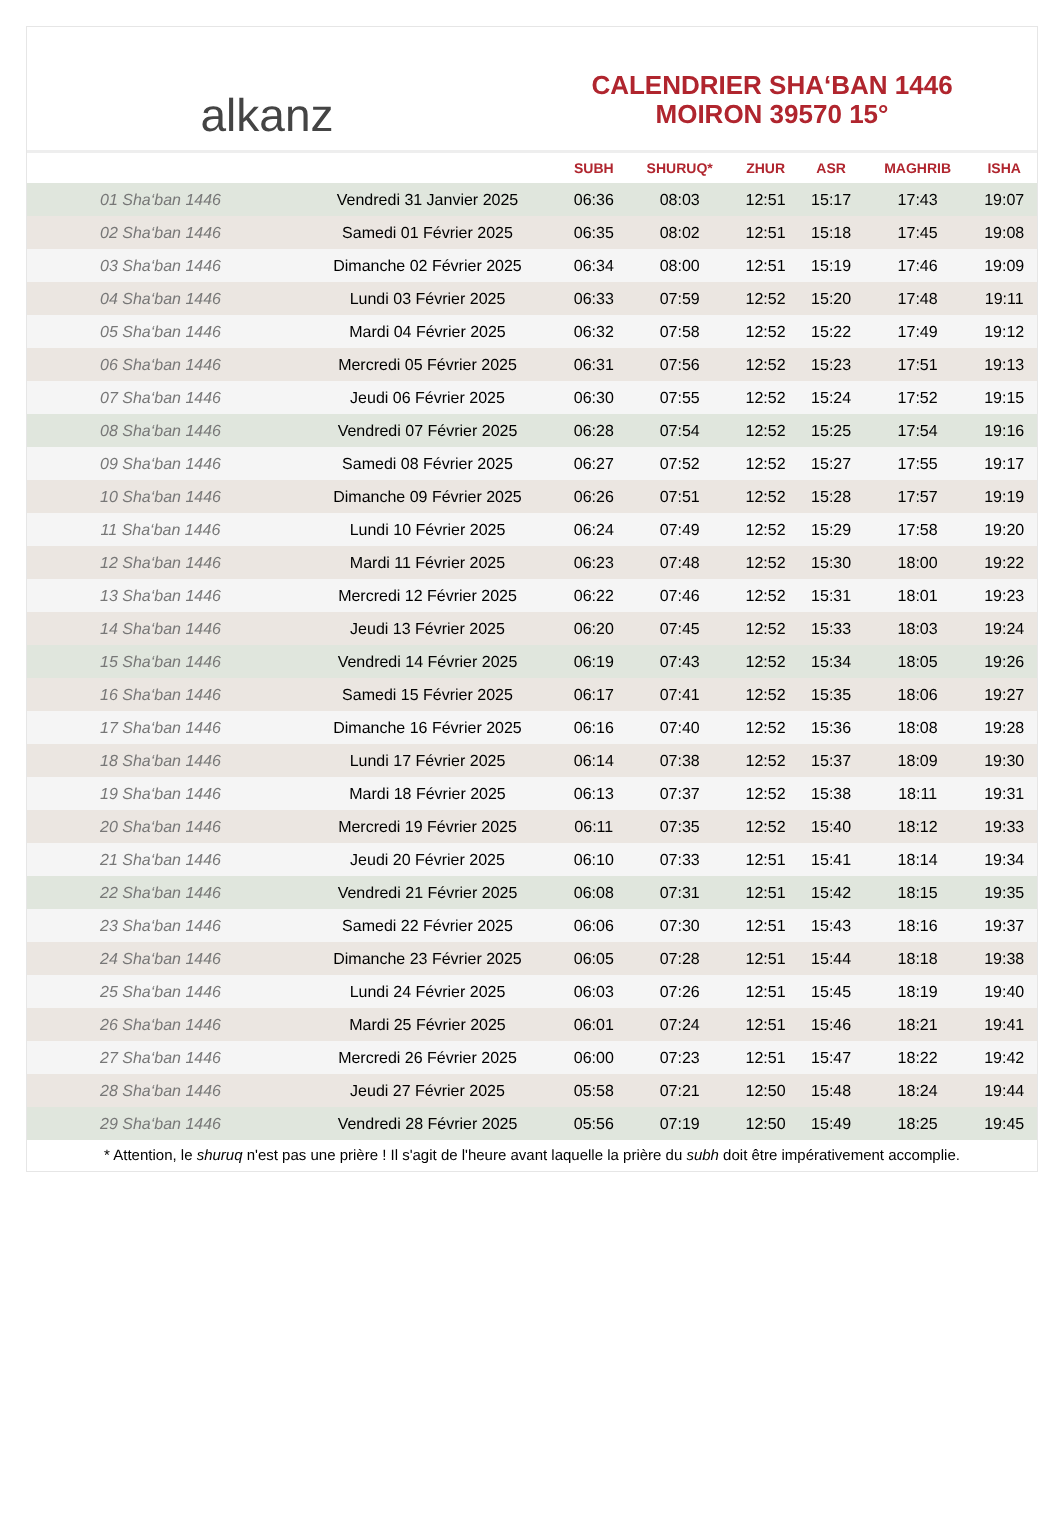alkanz
CALENDRIER SHA‘BAN 1446
MOIRON 39570 15°
| | | SUBH | SHURUQ* | ZHUR | ASR | MAGHRIB | ISHA |
| --- | --- | --- | --- | --- | --- | --- | --- |
| 01 Sha‘ban 1446 | Vendredi 31 Janvier 2025 | 06:36 | 08:03 | 12:51 | 15:17 | 17:43 | 19:07 |
| 02 Sha‘ban 1446 | Samedi 01 Février 2025 | 06:35 | 08:02 | 12:51 | 15:18 | 17:45 | 19:08 |
| 03 Sha‘ban 1446 | Dimanche 02 Février 2025 | 06:34 | 08:00 | 12:51 | 15:19 | 17:46 | 19:09 |
| 04 Sha‘ban 1446 | Lundi 03 Février 2025 | 06:33 | 07:59 | 12:52 | 15:20 | 17:48 | 19:11 |
| 05 Sha‘ban 1446 | Mardi 04 Février 2025 | 06:32 | 07:58 | 12:52 | 15:22 | 17:49 | 19:12 |
| 06 Sha‘ban 1446 | Mercredi 05 Février 2025 | 06:31 | 07:56 | 12:52 | 15:23 | 17:51 | 19:13 |
| 07 Sha‘ban 1446 | Jeudi 06 Février 2025 | 06:30 | 07:55 | 12:52 | 15:24 | 17:52 | 19:15 |
| 08 Sha‘ban 1446 | Vendredi 07 Février 2025 | 06:28 | 07:54 | 12:52 | 15:25 | 17:54 | 19:16 |
| 09 Sha‘ban 1446 | Samedi 08 Février 2025 | 06:27 | 07:52 | 12:52 | 15:27 | 17:55 | 19:17 |
| 10 Sha‘ban 1446 | Dimanche 09 Février 2025 | 06:26 | 07:51 | 12:52 | 15:28 | 17:57 | 19:19 |
| 11 Sha‘ban 1446 | Lundi 10 Février 2025 | 06:24 | 07:49 | 12:52 | 15:29 | 17:58 | 19:20 |
| 12 Sha‘ban 1446 | Mardi 11 Février 2025 | 06:23 | 07:48 | 12:52 | 15:30 | 18:00 | 19:22 |
| 13 Sha‘ban 1446 | Mercredi 12 Février 2025 | 06:22 | 07:46 | 12:52 | 15:31 | 18:01 | 19:23 |
| 14 Sha‘ban 1446 | Jeudi 13 Février 2025 | 06:20 | 07:45 | 12:52 | 15:33 | 18:03 | 19:24 |
| 15 Sha‘ban 1446 | Vendredi 14 Février 2025 | 06:19 | 07:43 | 12:52 | 15:34 | 18:05 | 19:26 |
| 16 Sha‘ban 1446 | Samedi 15 Février 2025 | 06:17 | 07:41 | 12:52 | 15:35 | 18:06 | 19:27 |
| 17 Sha‘ban 1446 | Dimanche 16 Février 2025 | 06:16 | 07:40 | 12:52 | 15:36 | 18:08 | 19:28 |
| 18 Sha‘ban 1446 | Lundi 17 Février 2025 | 06:14 | 07:38 | 12:52 | 15:37 | 18:09 | 19:30 |
| 19 Sha‘ban 1446 | Mardi 18 Février 2025 | 06:13 | 07:37 | 12:52 | 15:38 | 18:11 | 19:31 |
| 20 Sha‘ban 1446 | Mercredi 19 Février 2025 | 06:11 | 07:35 | 12:52 | 15:40 | 18:12 | 19:33 |
| 21 Sha‘ban 1446 | Jeudi 20 Février 2025 | 06:10 | 07:33 | 12:51 | 15:41 | 18:14 | 19:34 |
| 22 Sha‘ban 1446 | Vendredi 21 Février 2025 | 06:08 | 07:31 | 12:51 | 15:42 | 18:15 | 19:35 |
| 23 Sha‘ban 1446 | Samedi 22 Février 2025 | 06:06 | 07:30 | 12:51 | 15:43 | 18:16 | 19:37 |
| 24 Sha‘ban 1446 | Dimanche 23 Février 2025 | 06:05 | 07:28 | 12:51 | 15:44 | 18:18 | 19:38 |
| 25 Sha‘ban 1446 | Lundi 24 Février 2025 | 06:03 | 07:26 | 12:51 | 15:45 | 18:19 | 19:40 |
| 26 Sha‘ban 1446 | Mardi 25 Février 2025 | 06:01 | 07:24 | 12:51 | 15:46 | 18:21 | 19:41 |
| 27 Sha‘ban 1446 | Mercredi 26 Février 2025 | 06:00 | 07:23 | 12:51 | 15:47 | 18:22 | 19:42 |
| 28 Sha‘ban 1446 | Jeudi 27 Février 2025 | 05:58 | 07:21 | 12:50 | 15:48 | 18:24 | 19:44 |
| 29 Sha‘ban 1446 | Vendredi 28 Février 2025 | 05:56 | 07:19 | 12:50 | 15:49 | 18:25 | 19:45 |
* Attention, le shuruq n'est pas une prière ! Il s'agit de l'heure avant laquelle la prière du subh doit être impérativement accomplie.